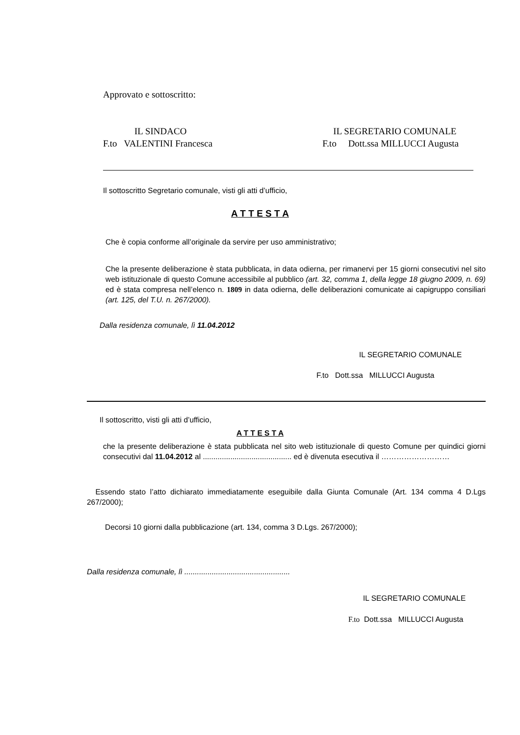Approvato e sottoscritto:
IL SINDACO
F.to VALENTINI Francesca
IL SEGRETARIO COMUNALE
F.to Dott.ssa MILLUCCI Augusta
Il sottoscritto Segretario comunale, visti gli atti d’ufficio,
A T T E S T A
Che è copia conforme all’originale da servire per uso amministrativo;
Che la presente deliberazione è stata pubblicata, in data odierna, per rimanervi per 15 giorni consecutivi nel sito web istituzionale di questo Comune accessibile al pubblico (art. 32, comma 1, della legge 18 giugno 2009, n. 69) ed è stata compresa nell’elenco n. 1809 in data odierna, delle deliberazioni comunicate ai capigruppo consiliari (art. 125, del T.U. n. 267/2000).
Dalla residenza comunale, lì 11.04.2012
IL SEGRETARIO COMUNALE
F.to Dott.ssa MILLUCCI Augusta
Il sottoscritto, visti gli atti d’ufficio,
A T T E S T A
che la presente deliberazione è stata pubblicata nel sito web istituzionale di questo Comune per quindici giorni consecutivi dal 11.04.2012 al .......................................... ed è divenuta esecutiva il ………………………
Essendo stato l’atto dichiarato immediatamente eseguibile dalla Giunta Comunale (Art. 134 comma 4 D.Lgs 267/2000);
Decorsi 10 giorni dalla pubblicazione (art. 134, comma 3 D.Lgs. 267/2000);
Dalla residenza comunale, lì ..................................................
IL SEGRETARIO COMUNALE
F.to Dott.ssa MILLUCCI Augusta